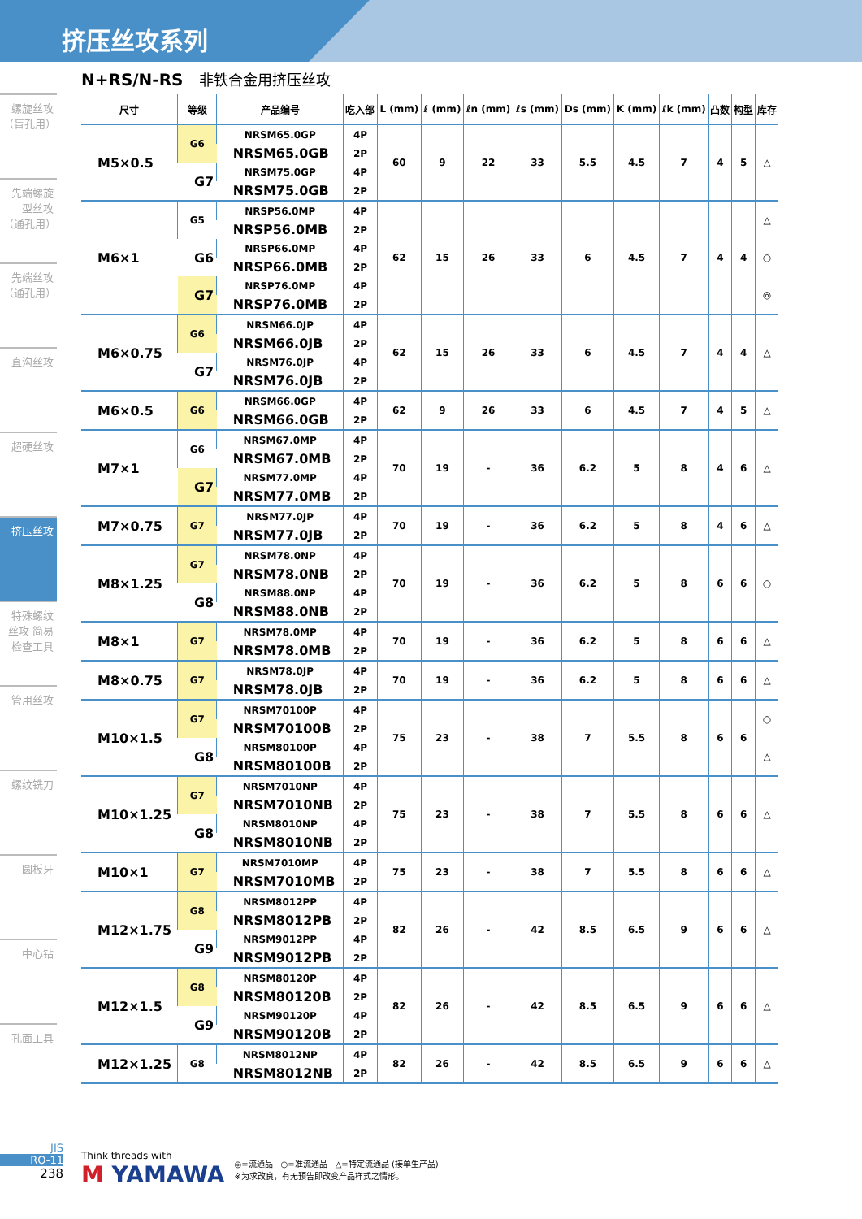挤压丝攻系列
螺旋丝攻（盲孔用）
先端螺旋型丝攻（通孔用）
先端丝攻（通孔用）
直沟丝攻
超硬丝攻
挤压丝攻
特殊螺纹丝攻 简易检查工具
管用丝攻
螺纹铣刀
圆板牙
中心钻
孔面工具
N+RS/N-RS 非铁合金用挤压丝攻
| 尺寸 | 等级 | 产品编号 | 吃入部 | L (mm) | ℓ (mm) | ℓn (mm) | ℓs (mm) | Ds (mm) | K (mm) | ℓk (mm) | 凸数 | 构型 | 库存 |
| --- | --- | --- | --- | --- | --- | --- | --- | --- | --- | --- | --- | --- | --- |
| M5×0.5 | G6 | NRSM65.0GP | 4P | 60 | 9 | 22 | 33 | 5.5 | 4.5 | 7 | 4 | 5 | △ |
| | | NRSM65.0GB | 2P | | | | | | | | | | |
| | G7 | NRSM75.0GP | 4P | | | | | | | | | | |
| | | NRSM75.0GB | 2P | | | | | | | | | | |
| M6×1 | G5 | NRSP56.0MP | 4P | 62 | 15 | 26 | 33 | 6 | 4.5 | 7 | 4 | 4 | △ |
| | | NRSP56.0MB | 2P | | | | | | | | | | |
| | G6 | NRSP66.0MP | 4P | | | | | | | | | | ○ |
| | | NRSP66.0MB | 2P | | | | | | | | | | |
| | G7 | NRSP76.0MP | 4P | | | | | | | | | | ◎ |
| | | NRSP76.0MB | 2P | | | | | | | | | | |
| M6×0.75 | G6 | NRSM66.0JP | 4P | 62 | 15 | 26 | 33 | 6 | 4.5 | 7 | 4 | 4 | △ |
| | | NRSM66.0JB | 2P | | | | | | | | | | |
| | G7 | NRSM76.0JP | 4P | | | | | | | | | | |
| | | NRSM76.0JB | 2P | | | | | | | | | | |
| M6×0.5 | G6 | NRSM66.0GP | 4P | 62 | 9 | 26 | 33 | 6 | 4.5 | 7 | 4 | 5 | △ |
| | | NRSM66.0GB | 2P | | | | | | | | | | |
| M7×1 | G6 | NRSM67.0MP | 4P | 70 | 19 | - | 36 | 6.2 | 5 | 8 | 4 | 6 | △ |
| | | NRSM67.0MB | 2P | | | | | | | | | | |
| | G7 | NRSM77.0MP | 4P | | | | | | | | | | |
| | | NRSM77.0MB | 2P | | | | | | | | | | |
| M7×0.75 | G7 | NRSM77.0JP | 4P | 70 | 19 | - | 36 | 6.2 | 5 | 8 | 4 | 6 | △ |
| | | NRSM77.0JB | 2P | | | | | | | | | | |
| M8×1.25 | G7 | NRSM78.0NP | 4P | 70 | 19 | - | 36 | 6.2 | 5 | 8 | 6 | 6 | ○ |
| | | NRSM78.0NB | 2P | | | | | | | | | | |
| | G8 | NRSM88.0NP | 4P | | | | | | | | | | |
| | | NRSM88.0NB | 2P | | | | | | | | | | |
| M8×1 | G7 | NRSM78.0MP | 4P | 70 | 19 | - | 36 | 6.2 | 5 | 8 | 6 | 6 | △ |
| | | NRSM78.0MB | 2P | | | | | | | | | | |
| M8×0.75 | G7 | NRSM78.0JP | 4P | 70 | 19 | - | 36 | 6.2 | 5 | 8 | 6 | 6 | △ |
| | | NRSM78.0JB | 2P | | | | | | | | | | |
| M10×1.5 | G7 | NRSM70100P | 4P | 75 | 23 | - | 38 | 7 | 5.5 | 8 | 6 | 6 | ○ |
| | | NRSM70100B | 2P | | | | | | | | | | |
| | G8 | NRSM80100P | 4P | | | | | | | | | | △ |
| | | NRSM80100B | 2P | | | | | | | | | | |
| M10×1.25 | G7 | NRSM7010NP | 4P | 75 | 23 | - | 38 | 7 | 5.5 | 8 | 6 | 6 | △ |
| | | NRSM7010NB | 2P | | | | | | | | | | |
| | G8 | NRSM8010NP | 4P | | | | | | | | | | |
| | | NRSM8010NB | 2P | | | | | | | | | | |
| M10×1 | G7 | NRSM7010MP | 4P | 75 | 23 | - | 38 | 7 | 5.5 | 8 | 6 | 6 | △ |
| | | NRSM7010MB | 2P | | | | | | | | | | |
| M12×1.75 | G8 | NRSM8012PP | 4P | 82 | 26 | - | 42 | 8.5 | 6.5 | 9 | 6 | 6 | △ |
| | | NRSM8012PB | 2P | | | | | | | | | | |
| | G9 | NRSM9012PP | 4P | | | | | | | | | | |
| | | NRSM9012PB | 2P | | | | | | | | | | |
| M12×1.5 | G8 | NRSM80120P | 4P | 82 | 26 | - | 42 | 8.5 | 6.5 | 9 | 6 | 6 | △ |
| | | NRSM80120B | 2P | | | | | | | | | | |
| | G9 | NRSM90120P | 4P | | | | | | | | | | |
| | | NRSM90120B | 2P | | | | | | | | | | |
| M12×1.25 | G8 | NRSM8012NP | 4P | 82 | 26 | - | 42 | 8.5 | 6.5 | 9 | 6 | 6 | △ |
| | | NRSM8012NB | 2P | | | | | | | | | | |
JIS
RO-11
238
Think threads with
M YAMAWA
◎=流通品　○=准流通品　△=特定流通品 (接单生产品)
※为求改良，有无预告即改变产品样式之情形。